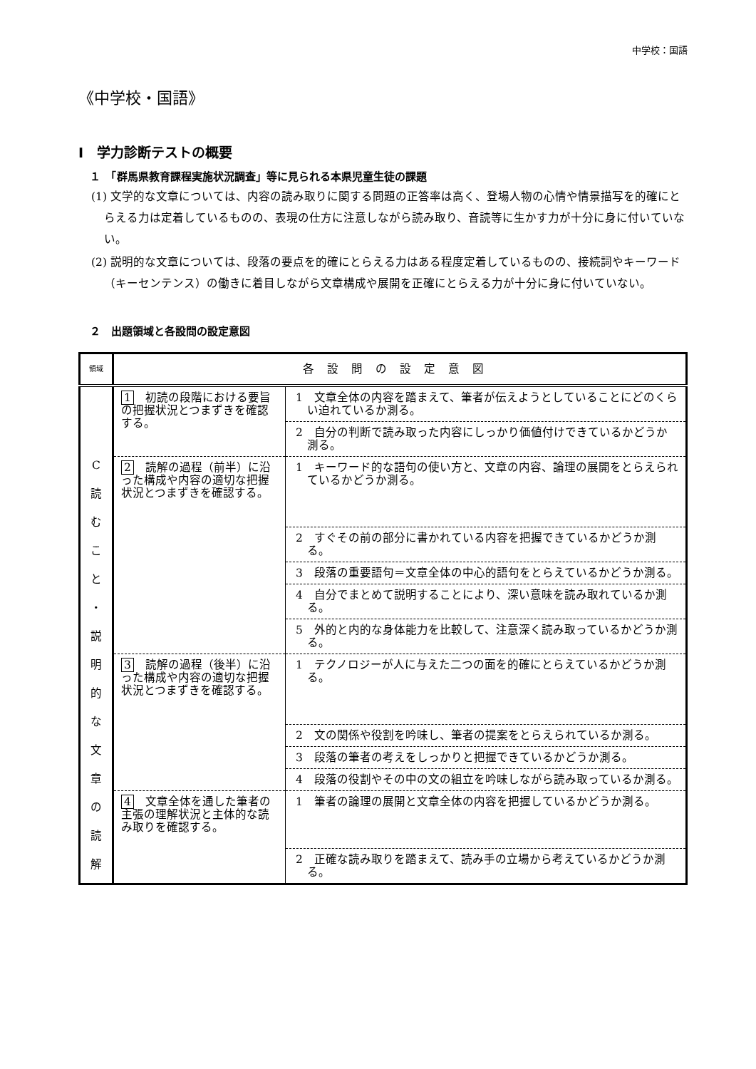中学校：国語
《中学校・国語》
Ⅰ　学力診断テストの概要
１　「群馬県教育課程実施状況調査」等に見られる本県児童生徒の課題
(1) 文学的な文章については、内容の読み取りに関する問題の正答率は高く、登場人物の心情や情景描写を的確にとらえる力は定着しているものの、表現の仕方に注意しながら読み取り、音読等に生かす力が十分に身に付いていない。
(2) 説明的な文章については、段落の要点を的確にとらえる力はある程度定着しているものの、接続詞やキーワード（キーセンテンス）の働きに着目しながら文章構成や展開を正確にとらえる力が十分に身に付いていない。
２　出題領域と各設問の設定意図
| 領域 | 各設問の設定意図 | |
| C 読 む こ と ・ 説 明 的 な 文 章 の 読 解 | 1 初読の段階における要旨の把握状況とつまずきを確認する。 | 1 文章全体の内容を踏まえて、筆者が伝えようとしていることにどのくらい迫れているか測る。 |
| | | 2 自分の判断で読み取った内容にしっかり価値付けできているかどうか測る。 |
| | 2 読解の過程（前半）に沿った構成や内容の適切な把握状況とつまずきを確認する。 | 1 キーワード的な語句の使い方と、文章の内容、論理の展開をとらえられているかどうか測る。 |
| | | 2 すぐその前の部分に書かれている内容を把握できているかどうか測る。 |
| | | 3 段落の重要語句＝文章全体の中心的語句をとらえているかどうか測る。 |
| | | 4 自分でまとめて説明することにより、深い意味を読み取れているか測る。 |
| | | 5 外的と内的な身体能力を比較して、注意深く読み取っているかどうか測る。 |
| | 3 読解の過程（後半）に沿った構成や内容の適切な把握状況とつまずきを確認する。 | 1 テクノロジーが人に与えた二つの面を的確にとらえているかどうか測る。 |
| | | 2 文の関係や役割を吟味し、筆者の提案をとらえられているか測る。 |
| | | 3 段落の筆者の考えをしっかりと把握できているかどうか測る。 |
| | | 4 段落の役割やその中の文の組立を吟味しながら読み取っているか測る。 |
| | 4 文章全体を通した筆者の主張の理解状況と主体的な読み取りを確認する。 | 1 筆者の論理の展開と文章全体の内容を把握しているかどうか測る。 |
| | | 2 正確な読み取りを踏まえて、読み手の立場から考えているかどうか測る。 |